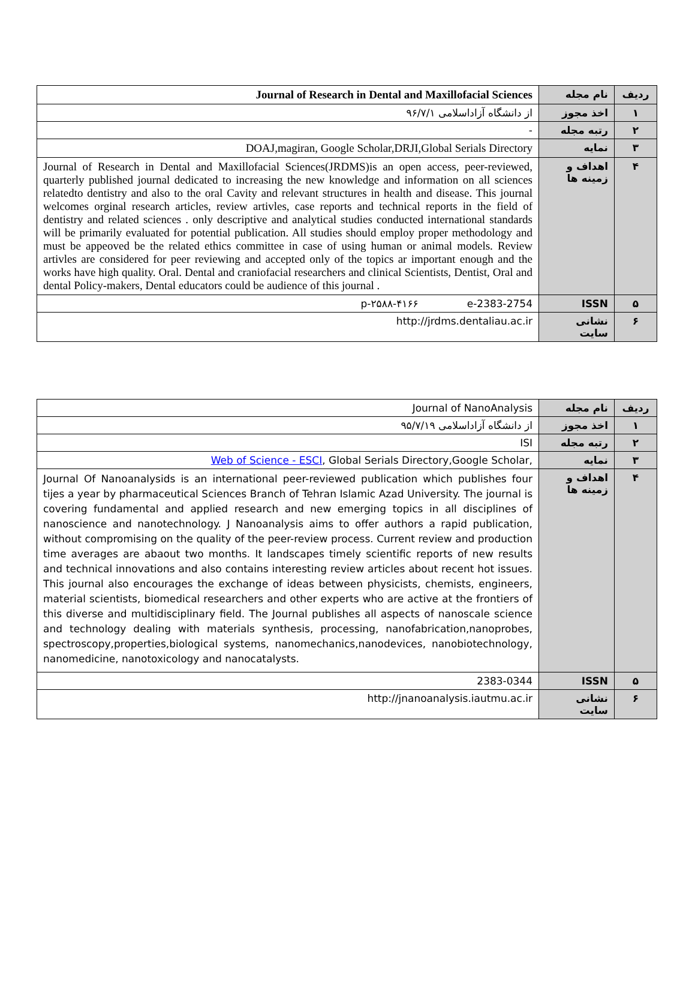| ردیف | نام مجله | Journal of Research in Dental and Maxillofacial Sciences |
| ۱ | اخذ مجوز | از دانشگاه آزاداسلامی ۹۶/۷/۱ |
| ۲ | رتبه مجله | - |
| ۳ | نمایه | DOAJ,magiran, Google Scholar,DRJI,Global Serials Directory |
| ۴ | اهداف و زمینه ها | Journal of Research in Dental and Maxillofacial Sciences(JRDMS)is an open access, peer-reviewed, quarterly published journal dedicated to increasing the new knowledge and information on all sciences relatedto dentistry and also to the oral Cavity and relevant structures in health and disease. This journal welcomes orginal research articles, review artivles, case reports and technical reports in the field of dentistry and related sciences . only descriptive and analytical studies conducted international standards will be primarily evaluated for potential publication. All studies should employ proper methodology and must be appeoved be the related ethics committee in case of using human or animal models. Review artivles are considered for peer reviewing and accepted only of the topics ar important enough and the works have high quality. Oral. Dental and craniofacial researchers and clinical Scientists, Dentist, Oral and dental Policy-makers, Dental educators could be audience of this journal . |
| ۵ | ISSN | p-۲۵۸۸-۴۱۶۶ e-2383-2754 |
| ۶ | نشانی سایت | http://jrdms.dentaliau.ac.ir |
| ردیف | نام مجله | Journal of NanoAnalysis |
| ۱ | اخذ مجوز | از دانشگاه آزاداسلامی ۹۵/۷/۱۹ |
| ۲ | رتبه مجله | ISI |
| ۳ | نمایه | Web of Science - ESCI , Global Serials Directory,Google Scholar, |
| ۴ | اهداف و زمینه ها | Journal Of Nanoanalysids is an international peer-reviewed publication which publishes four tijes a year by pharmaceutical Sciences Branch of Tehran Islamic Azad University. The journal is covering fundamental and applied research and new emerging topics in all disciplines of nanoscience and nanotechnology. J Nanoanalysis aims to offer authors a rapid publication, without compromising on the quality of the peer-review process. Current review and production time averages are abaout two months. It landscapes timely scientific reports of new results and technical innovations and also contains interesting review articles about recent hot issues. This journal also encourages the exchange of ideas between physicists, chemists, engineers, material scientists, biomedical researchers and other experts who are active at the frontiers of this diverse and multidisciplinary field. The Journal publishes all aspects of nanoscale science and technology dealing with materials synthesis, processing, nanofabrication,nanoprobes, spectroscopy,properties,biological systems, nanomechanics,nanodevices, nanobiotechnology, nanomedicine, nanotoxicology and nanocatalysts. |
| ۵ | ISSN | 2383-0344 |
| ۶ | نشانی سایت | http://jnanoanalysis.iautmu.ac.ir |